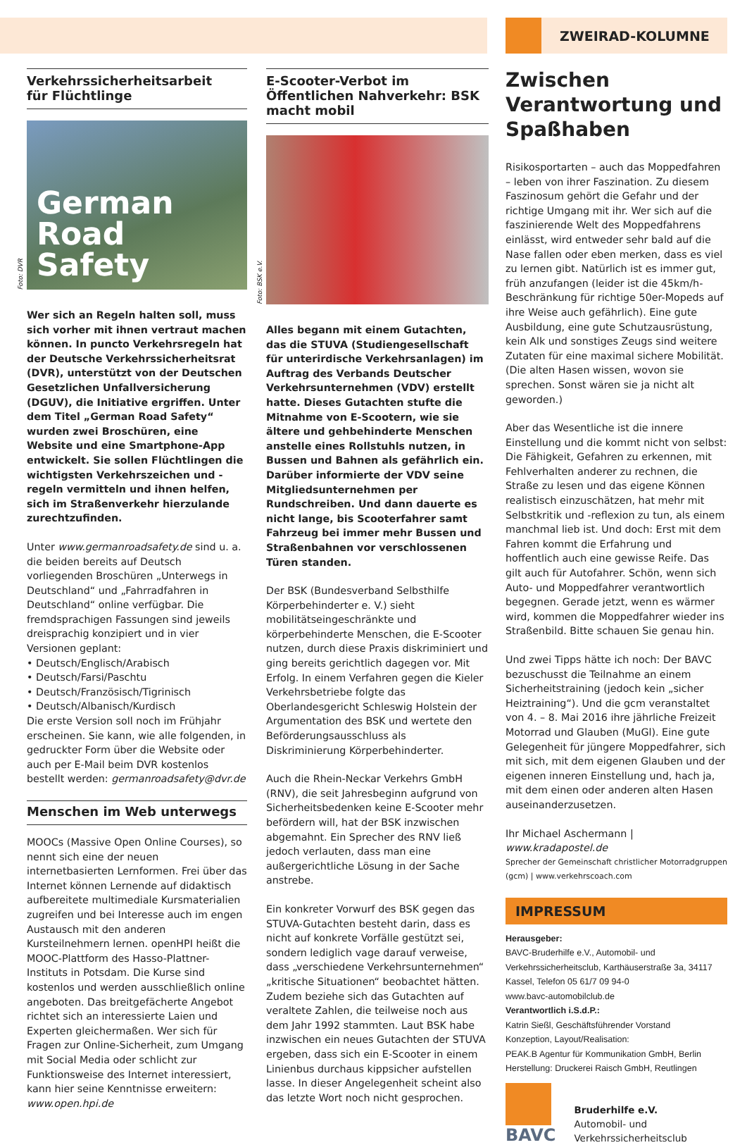Verkehrssicherheitsarbeit
für Flüchtlinge
Foto: DVR
German
Road
Safety
Wer sich an Regeln halten soll, muss sich vorher mit ihnen vertraut machen können. In puncto Verkehrsregeln hat der Deutsche Verkehrssicherheitsrat (DVR), unterstützt von der Deutschen Gesetzlichen Unfallversicherung (DGUV), die Initiative ergriffen. Unter dem Titel „German Road Safety“ wurden zwei Broschüren, eine Website und eine Smartphone-App entwickelt. Sie sollen Flüchtlingen die wichtigsten Verkehrszeichen und -regeln vermitteln und ihnen helfen, sich im Straßenverkehr hierzulande zurechtzufinden.
Unter www.germanroadsafety.de sind u. a. die beiden bereits auf Deutsch vorliegenden Broschüren „Unterwegs in Deutschland“ und „Fahrradfahren in Deutschland“ online verfügbar. Die fremdsprachigen Fassungen sind jeweils dreisprachig konzipiert und in vier Versionen geplant:
• Deutsch/Englisch/Arabisch
• Deutsch/Farsi/Paschtu
• Deutsch/Französisch/Tigrinisch
• Deutsch/Albanisch/Kurdisch
Die erste Version soll noch im Frühjahr erscheinen. Sie kann, wie alle folgenden, in gedruckter Form über die Website oder auch per E-Mail beim DVR kostenlos bestellt werden: germanroadsafety@dvr.de
Menschen im Web unterwegs
MOOCs (Massive Open Online Courses), so nennt sich eine der neuen internetbasierten Lernformen. Frei über das Internet können Lernende auf didaktisch aufbereitete multimediale Kursmaterialien zugreifen und bei Interesse auch im engen Austausch mit den anderen Kursteilnehmern lernen. openHPI heißt die MOOC-Plattform des Hasso-Plattner-Instituts in Potsdam. Die Kurse sind kostenlos und werden ausschließlich online angeboten. Das breitgefächerte Angebot richtet sich an interessierte Laien und Experten gleichermaßen. Wer sich für Fragen zur Online-Sicherheit, zum Umgang mit Social Media oder schlicht zur Funktionsweise des Internet interessiert, kann hier seine Kenntnisse erweitern: www.open.hpi.de
E-Scooter-Verbot im Öffentlichen Nahverkehr: BSK macht mobil
Foto: BSK e.V.
Alles begann mit einem Gutachten, das die STUVA (Studiengesellschaft für unterirdische Verkehrsanlagen) im Auftrag des Verbands Deutscher Verkehrsunternehmen (VDV) erstellt hatte. Dieses Gutachten stufte die Mitnahme von E-Scootern, wie sie ältere und gehbehinderte Menschen anstelle eines Rollstuhls nutzen, in Bussen und Bahnen als gefährlich ein. Darüber informierte der VDV seine Mitgliedsunternehmen per Rundschreiben. Und dann dauerte es nicht lange, bis Scooterfahrer samt Fahrzeug bei immer mehr Bussen und Straßenbahnen vor verschlossenen Türen standen.
Der BSK (Bundesverband Selbsthilfe Körperbehinderter e. V.) sieht mobilitätseingeschränkte und körperbehinderte Menschen, die E-Scooter nutzen, durch diese Praxis diskriminiert und ging bereits gerichtlich dagegen vor. Mit Erfolg. In einem Verfahren gegen die Kieler Verkehrsbetriebe folgte das Oberlandesgericht Schleswig Holstein der Argumentation des BSK und wertete den Beförderungsausschluss als Diskriminierung Körperbehinderter.
Auch die Rhein-Neckar Verkehrs GmbH (RNV), die seit Jahresbeginn aufgrund von Sicherheitsbedenken keine E-Scooter mehr befördern will, hat der BSK inzwischen abgemahnt. Ein Sprecher des RNV ließ jedoch verlauten, dass man eine außergerichtliche Lösung in der Sache anstrebe.
Ein konkreter Vorwurf des BSK gegen das STUVA-Gutachten besteht darin, dass es nicht auf konkrete Vorfälle gestützt sei, sondern lediglich vage darauf verweise, dass „verschiedene Verkehrsunternehmen“ „kritische Situationen“ beobachtet hätten. Zudem beziehe sich das Gutachten auf veraltete Zahlen, die teilweise noch aus dem Jahr 1992 stammten. Laut BSK habe inzwischen ein neues Gutachten der STUVA ergeben, dass sich ein E-Scooter in einem Linienbus durchaus kippsicher aufstellen lasse. In dieser Angelegenheit scheint also das letzte Wort noch nicht gesprochen.
ZWEIRAD-KOLUMNE
Zwischen Verantwortung und Spaßhaben
Risikosportarten – auch das Moppedfahren – leben von ihrer Faszination. Zu diesem Faszinosum gehört die Gefahr und der richtige Umgang mit ihr. Wer sich auf die faszinierende Welt des Moppedfahrens einlässt, wird entweder sehr bald auf die Nase fallen oder eben merken, dass es viel zu lernen gibt. Natürlich ist es immer gut, früh anzufangen (leider ist die 45km/h-Beschränkung für richtige 50er-Mopeds auf ihre Weise auch gefährlich). Eine gute Ausbildung, eine gute Schutzausrüstung, kein Alk und sonstiges Zeugs sind weitere Zutaten für eine maximal sichere Mobilität. (Die alten Hasen wissen, wovon sie sprechen. Sonst wären sie ja nicht alt geworden.)
Aber das Wesentliche ist die innere Einstellung und die kommt nicht von selbst: Die Fähigkeit, Gefahren zu erkennen, mit Fehlverhalten anderer zu rechnen, die Straße zu lesen und das eigene Können realistisch einzuschätzen, hat mehr mit Selbstkritik und -reflexion zu tun, als einem manchmal lieb ist. Und doch: Erst mit dem Fahren kommt die Erfahrung und hoffentlich auch eine gewisse Reife. Das gilt auch für Autofahrer. Schön, wenn sich Auto- und Moppedfahrer verantwortlich begegnen. Gerade jetzt, wenn es wärmer wird, kommen die Moppedfahrer wieder ins Straßenbild. Bitte schauen Sie genau hin.
Und zwei Tipps hätte ich noch: Der BAVC bezuschusst die Teilnahme an einem Sicherheitstraining (jedoch kein „sicher Heiztraining“). Und die gcm veranstaltet von 4. – 8. Mai 2016 ihre jährliche Freizeit Motorrad und Glauben (MuGl). Eine gute Gelegenheit für jüngere Moppedfahrer, sich mit sich, mit dem eigenen Glauben und der eigenen inneren Einstellung und, hach ja, mit dem einen oder anderen alten Hasen auseinanderzusetzen.
Ihr Michael Aschermann | www.kradapostel.de
Sprecher der Gemeinschaft christlicher Motorradgruppen (gcm) | www.verkehrscoach.com
IMPRESSUM
Herausgeber:
BAVC-Bruderhilfe e.V., Automobil- und Verkehrssicherheitsclub, Karthäuserstraße 3a, 34117 Kassel, Telefon 05 61/7 09 94-0
www.bavc-automobilclub.de
Verantwortlich i.S.d.P.:
Katrin Sießl, Geschäftsführender Vorstand
Konzeption, Layout/Realisation:
PEAK.B Agentur für Kommunikation GmbH, Berlin
Herstellung: Druckerei Raisch GmbH, Reutlingen
BAVC
Bruderhilfe e.V.
Automobil- und
Verkehrssicherheitsclub